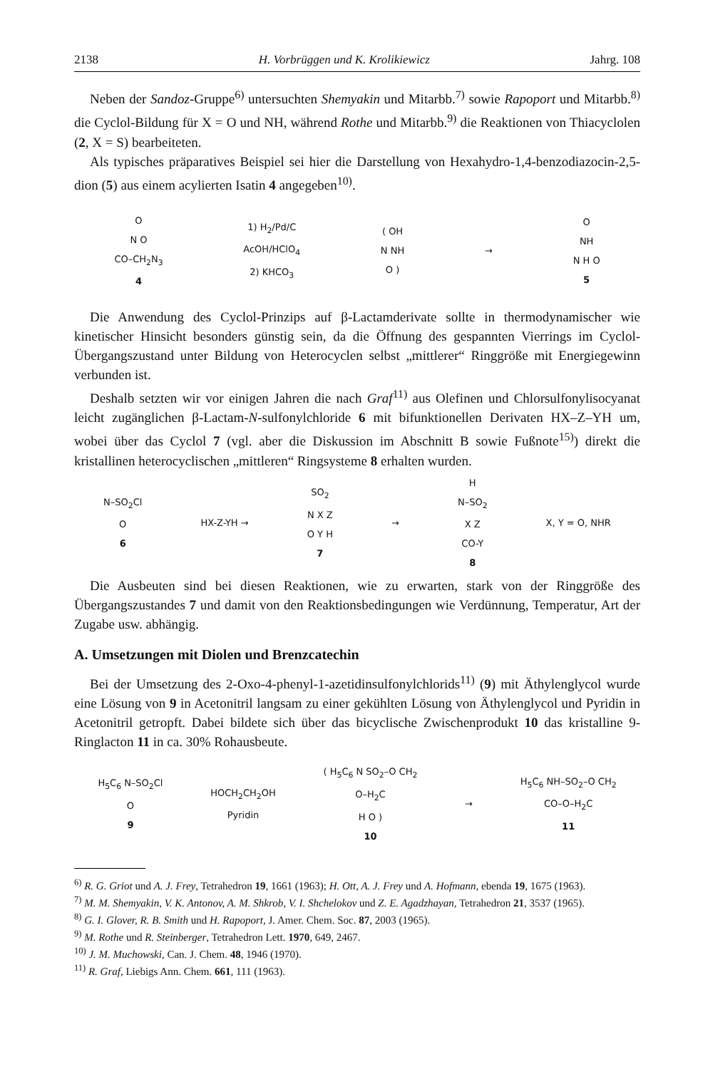2138 H. Vorbrüggen und K. Krolikiewicz Jahrg. 108
Neben der Sandoz-Gruppe<sup>6)</sup> untersuchten Shemyakin und Mitarbb.<sup>7)</sup> sowie Rapoport und Mitarbb.<sup>8)</sup> die Cyclol-Bildung für X = O und NH, während Rothe und Mitarbb.<sup>9)</sup> die Reaktionen von Thiacyclolen (2, X = S) bearbeiteten.
Als typisches präparatives Beispiel sei hier die Darstellung von Hexahydro-1,4-benzodiazocin-2,5-dion (5) aus einem acylierten Isatin 4 angegeben<sup>10)</sup>.
O
N O
CO–CH<sub>2</sub>N<sub>3</sub>
4
1) H<sub>2</sub>/Pd/C
AcOH/HClO<sub>4</sub>
2) KHCO<sub>3</sub>
( OH
N NH
O )
→
O
NH
N H O
5
Die Anwendung des Cyclol-Prinzips auf β-Lactamderivate sollte in thermodynamischer wie kinetischer Hinsicht besonders günstig sein, da die Öffnung des gespannten Vierrings im Cyclol-Übergangszustand unter Bildung von Heterocyclen selbst „mittlerer“ Ringgröße mit Energiegewinn verbunden ist.
Deshalb setzten wir vor einigen Jahren die nach Graf<sup>11)</sup> aus Olefinen und Chlorsulfonylisocyanat leicht zugänglichen β-Lactam-N-sulfonylchloride 6 mit bifunktionellen Derivaten HX–Z–YH um, wobei über das Cyclol 7 (vgl. aber die Diskussion im Abschnitt B sowie Fußnote<sup>15)</sup>) direkt die kristallinen heterocyclischen „mittleren“ Ringsysteme 8 erhalten wurden.
N–SO<sub>2</sub>Cl
O
6
HX-Z-YH →
SO<sub>2</sub>
N X Z
O Y H
7
→
H
N–SO<sub>2</sub>
X Z
CO-Y
8
X, Y = O, NHR
Die Ausbeuten sind bei diesen Reaktionen, wie zu erwarten, stark von der Ringgröße des Übergangszustandes 7 und damit von den Reaktionsbedingungen wie Verdünnung, Temperatur, Art der Zugabe usw. abhängig.
A. Umsetzungen mit Diolen und Brenzcatechin
Bei der Umsetzung des 2-Oxo-4-phenyl-1-azetidinsulfonylchlorids<sup>11)</sup> (9) mit Äthylenglycol wurde eine Lösung von 9 in Acetonitril langsam zu einer gekühlten Lösung von Äthylenglycol und Pyridin in Acetonitril getropft. Dabei bildete sich über das bicyclische Zwischenprodukt 10 das kristalline 9-Ringlacton 11 in ca. 30% Rohausbeute.
H<sub>5</sub>C<sub>6</sub> N–SO<sub>2</sub>Cl
O
9
HOCH<sub>2</sub>CH<sub>2</sub>OH
Pyridin
( H<sub>5</sub>C<sub>6</sub> N SO<sub>2</sub>–O CH<sub>2</sub>
O–H<sub>2</sub>C
H O )
10
→
H<sub>5</sub>C<sub>6</sub> NH–SO<sub>2</sub>–O CH<sub>2</sub>
CO–O–H<sub>2</sub>C
11
<sup>6)</sup> R. G. Griot und A. J. Frey, Tetrahedron 19, 1661 (1963); H. Ott, A. J. Frey und A. Hofmann, ebenda 19, 1675 (1963).
<sup>7)</sup> M. M. Shemyakin, V. K. Antonov, A. M. Shkrob, V. I. Shchelokov und Z. E. Agadzhayan, Tetrahedron 21, 3537 (1965).
<sup>8)</sup> G. I. Glover, R. B. Smith und H. Rapoport, J. Amer. Chem. Soc. 87, 2003 (1965).
<sup>9)</sup> M. Rothe und R. Steinberger, Tetrahedron Lett. 1970, 649, 2467.
<sup>10)</sup> J. M. Muchowski, Can. J. Chem. 48, 1946 (1970).
<sup>11)</sup> R. Graf, Liebigs Ann. Chem. 661, 111 (1963).